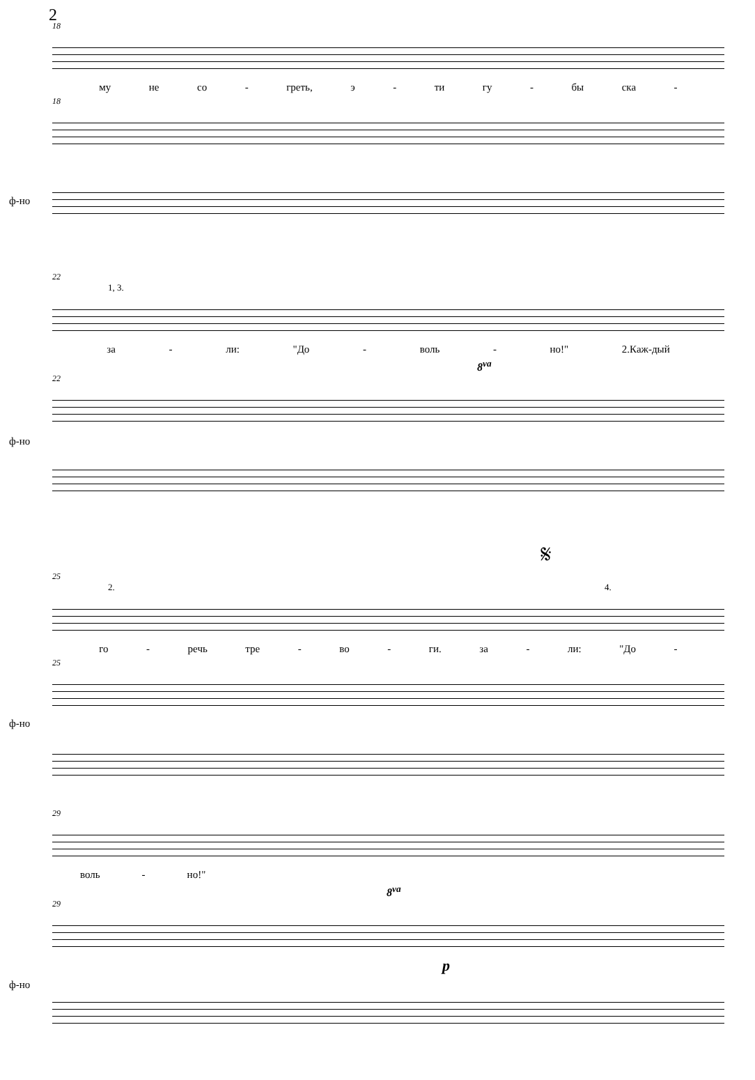2
18
му не со - греть, э - ти гу - бы ска -
18
ф-но
22
1, 3.
за - ли: "До - воль - но!" 2.Каж-дый
8<sup>va</sup>
22
ф-но
𝄋
25
2. 4.
го - речь тре - во - ги. за - ли: "До -
25
ф-но
29
воль - но!"
8<sup>va</sup>
29
ф-но
p